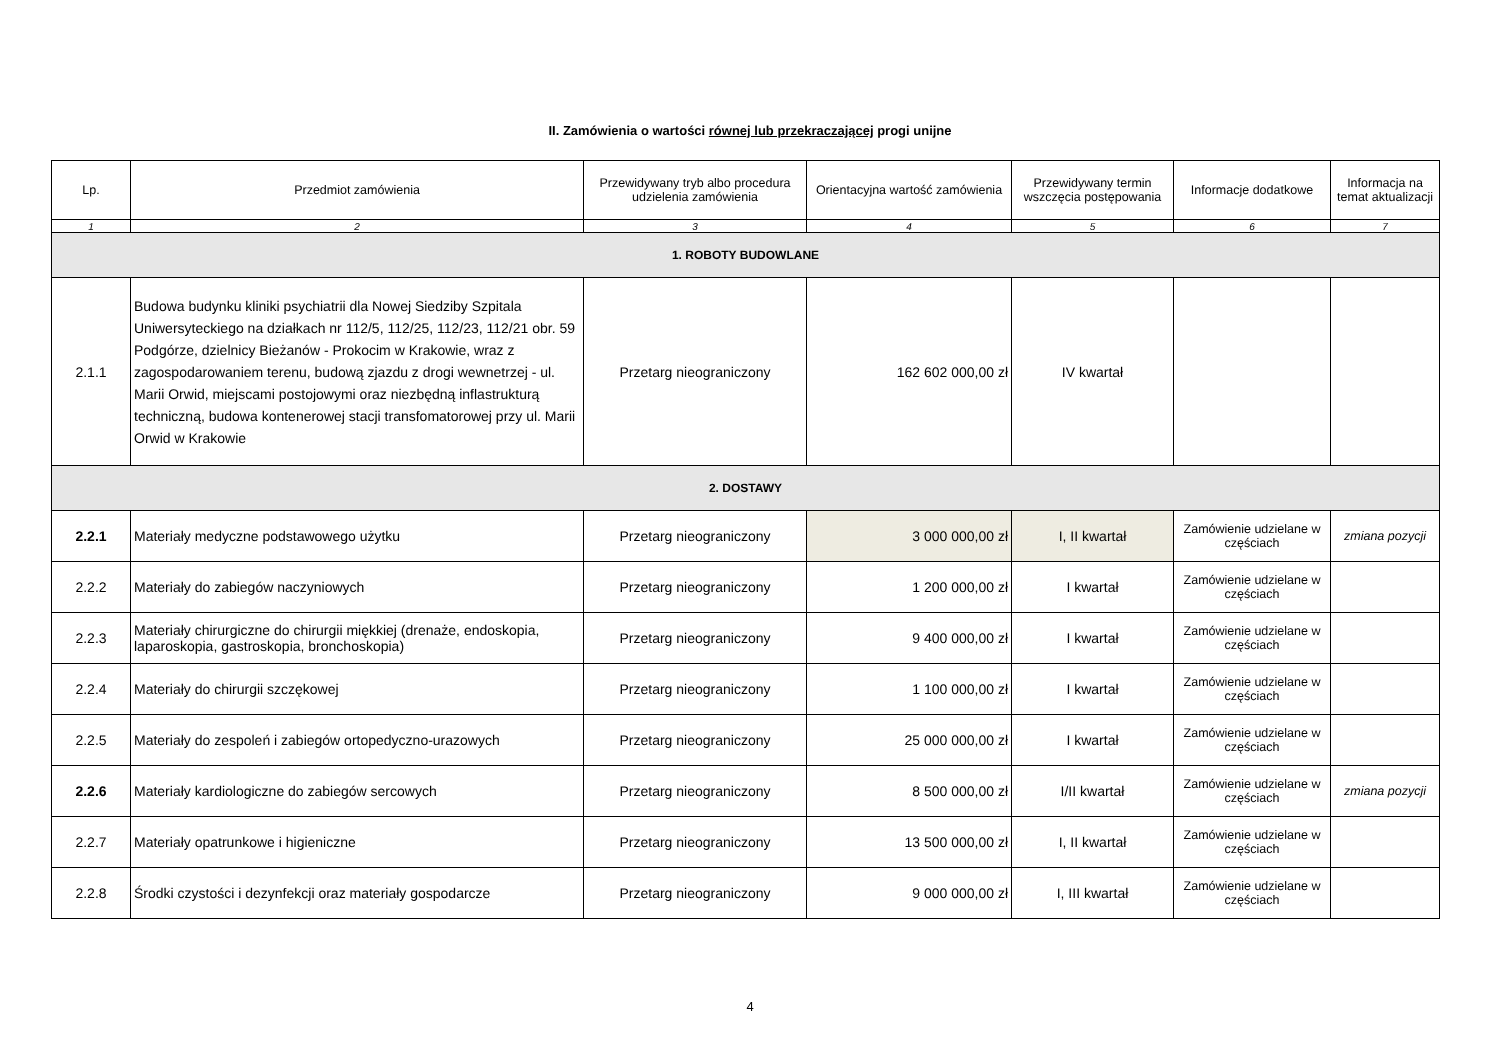II. Zamówienia o wartości równej lub przekraczającej progi unijne
| Lp. | Przedmiot zamówienia | Przewidywany tryb albo procedura udzielenia zamówienia | Orientacyjna wartość zamówienia | Przewidywany termin wszczęcia postępowania | Informacje dodatkowe | Informacja na temat aktualizacji |
| --- | --- | --- | --- | --- | --- | --- |
| 1 | 2 | 3 | 4 | 5 | 6 | 7 |
| 1. ROBOTY BUDOWLANE | | | | | | |
| 2.1.1 | Budowa budynku kliniki psychiatrii dla Nowej Siedziby Szpitala Uniwersyteckiego na działkach nr 112/5, 112/25, 112/23, 112/21 obr. 59 Podgórze, dzielnicy Bieżanów - Prokocim w Krakowie, wraz z zagospodarowaniem terenu, budową zjazdu z drogi wewnetrzej - ul. Marii Orwid, miejscami postojowymi oraz niezbędną inflastrukturą techniczną, budowa kontenerowej stacji transfomatorowej przy ul. Marii Orwid w Krakowie | Przetarg nieograniczony | 162 602 000,00 zł | IV kwartał | | |
| 2. DOSTAWY | | | | | | |
| 2.2.1 | Materiały medyczne podstawowego użytku | Przetarg nieograniczony | 3 000 000,00 zł | I, II kwartał | Zamówienie udzielane w częściach | zmiana pozycji |
| 2.2.2 | Materiały do zabiegów naczyniowych | Przetarg nieograniczony | 1 200 000,00 zł | I kwartał | Zamówienie udzielane w częściach | |
| 2.2.3 | Materiały chirurgiczne do chirurgii miękkiej (drenaże, endoskopia, laparoskopia, gastroskopia, bronchoskopia) | Przetarg nieograniczony | 9 400 000,00 zł | I kwartał | Zamówienie udzielane w częściach | |
| 2.2.4 | Materiały do chirurgii szczękowej | Przetarg nieograniczony | 1 100 000,00 zł | I kwartał | Zamówienie udzielane w częściach | |
| 2.2.5 | Materiały do zespoleń i zabiegów ortopedyczno-urazowych | Przetarg nieograniczony | 25 000 000,00 zł | I kwartał | Zamówienie udzielane w częściach | |
| 2.2.6 | Materiały kardiologiczne do zabiegów sercowych | Przetarg nieograniczony | 8 500 000,00 zł | I/II kwartał | Zamówienie udzielane w częściach | zmiana pozycji |
| 2.2.7 | Materiały opatrunkowe i higieniczne | Przetarg nieograniczony | 13 500 000,00 zł | I, II kwartał | Zamówienie udzielane w częściach | |
| 2.2.8 | Środki czystości i dezynfekcji oraz materiały gospodarcze | Przetarg nieograniczony | 9 000 000,00 zł | I, III kwartał | Zamówienie udzielane w częściach | |
4